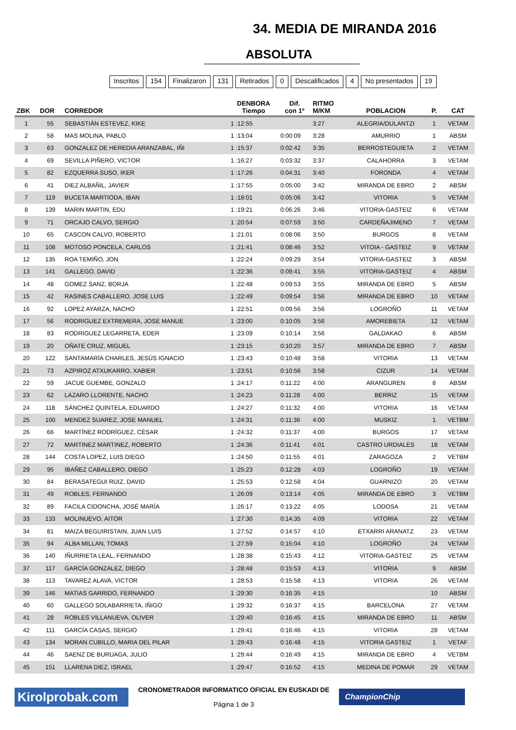34. MEDIA DE MIRANDA 2016
ABSOLUTA
Inscritos 154 Finalizaron 131 Retirados 0 Descalificados 4 No presentados 19
| ZBK | DOR | CORREDOR | DENBORA Tiempo | Dif. con 1º | RITMO M/KM | POBLACION | P. | CAT |
| --- | --- | --- | --- | --- | --- | --- | --- | --- |
| 1 | 55 | SEBASTIÁN ESTEVEZ, KIKE | 1 :12:55 | | 3:27 | ALEGRIA/DULANTZI | 1 | VETAM |
| 2 | 58 | MAS MOLINA, PABLO | 1 :13:04 | 0:00:09 | 3:28 | AMURRIO | 1 | ABSM |
| 3 | 63 | GONZALEZ DE HEREDIA ARANZABAL, IÑI | 1 :15:37 | 0:02:42 | 3:35 | BERROSTEGUIETA | 2 | VETAM |
| 4 | 69 | SEVILLA PIÑERO, VICTOR | 1 :16:27 | 0:03:32 | 3:37 | CALAHORRA | 3 | VETAM |
| 5 | 82 | EZQUERRA SUSO, IKER | 1 :17:26 | 0:04:31 | 3:40 | FORONDA | 4 | VETAM |
| 6 | 41 | DIEZ ALBAÑIL, JAVIER | 1 :17:55 | 0:05:00 | 3:42 | MIRANDA DE EBRO | 2 | ABSM |
| 7 | 119 | BUCETA MARTIODA, IBAN | 1 :18:01 | 0:05:06 | 3:42 | VITORIA | 5 | VETAM |
| 8 | 139 | MARIN MARTIN, EDU | 1 :19:21 | 0:06:26 | 3:46 | VITORIA-GASTEIZ | 6 | VETAM |
| 9 | 71 | ORCAJO CALVO, SERGIO | 1 :20:54 | 0:07:59 | 3:50 | CARDEÑAJIMENO | 7 | VETAM |
| 10 | 65 | CASCON CALVO, ROBERTO | 1 :21:01 | 0:08:06 | 3:50 | BURGOS | 8 | VETAM |
| 11 | 108 | MOTOSO PONCELA, CARLOS | 1 :21:41 | 0:08:46 | 3:52 | VITOIA - GASTEIZ | 9 | VETAM |
| 12 | 135 | ROA TEMIÑO, JON | 1 :22:24 | 0:09:29 | 3:54 | VITORIA-GASTEIZ | 3 | ABSM |
| 13 | 141 | GALLEGO, DAVID | 1 :22:36 | 0:09:41 | 3:55 | VITORIA-GASTEIZ | 4 | ABSM |
| 14 | 48 | GOMEZ SANZ, BORJA | 1 :22:48 | 0:09:53 | 3:55 | MIRANDA DE EBRO | 5 | ABSM |
| 15 | 42 | RASINES CABALLERO, JOSE LUIS | 1 :22:49 | 0:09:54 | 3:56 | MIRANDA DE EBRO | 10 | VETAM |
| 16 | 92 | LOPEZ AYARZA, NACHO | 1 :22:51 | 0:09:56 | 3:56 | LOGROÑO | 11 | VETAM |
| 17 | 56 | RODRIGUEZ EXTREMERA, JOSE MANUE | 1 :23:00 | 0:10:05 | 3:56 | AMOREBIETA | 12 | VETAM |
| 18 | 83 | RODRIGUEZ LEGARRETA, EDER | 1 :23:09 | 0:10:14 | 3:56 | GALDAKAO | 6 | ABSM |
| 19 | 20 | OÑATE CRUZ, MIGUEL | 1 :23:15 | 0:10:20 | 3:57 | MIRANDA DE EBRO | 7 | ABSM |
| 20 | 122 | SANTAMARÍA CHARLES, JESÚS IGNACIO | 1 :23:43 | 0:10:48 | 3:58 | VITORIA | 13 | VETAM |
| 21 | 73 | AZPIROZ ATXUKARRO, XABIER | 1 :23:51 | 0:10:56 | 3:58 | CIZUR | 14 | VETAM |
| 22 | 59 | JACUE GUEMBE, GONZALO | 1 :24:17 | 0:11:22 | 4:00 | ARANGUREN | 8 | ABSM |
| 23 | 62 | LAZARO LLORENTE, NACHO | 1 :24:23 | 0:11:28 | 4:00 | BERRIZ | 15 | VETAM |
| 24 | 118 | SÁNCHEZ QUINTELA, EDUARDO | 1 :24:27 | 0:11:32 | 4:00 | VITORIA | 16 | VETAM |
| 25 | 100 | MENDEZ SUAREZ, JOSE MANUEL | 1 :24:31 | 0:11:36 | 4:00 | MUSKIZ | 1 | VETBM |
| 26 | 66 | MARTÍNEZ RODRÍGUEZ, CÉSAR | 1 :24:32 | 0:11:37 | 4:00 | BURGOS | 17 | VETAM |
| 27 | 72 | MARTINEZ MARTINEZ, ROBERTO | 1 :24:36 | 0:11:41 | 4:01 | CASTRO URDIALES | 18 | VETAM |
| 28 | 144 | COSTA LOPEZ, LUIS DIEGO | 1 :24:50 | 0:11:55 | 4:01 | ZARAGOZA | 2 | VETBM |
| 29 | 95 | IBAÑEZ CABALLERO, DIEGO | 1 :25:23 | 0:12:28 | 4:03 | LOGROÑO | 19 | VETAM |
| 30 | 84 | BERASATEGUI RUIZ, DAVID | 1 :25:53 | 0:12:58 | 4:04 | GUARNIZO | 20 | VETAM |
| 31 | 49 | ROBLES, FERNANDO | 1 :26:09 | 0:13:14 | 4:05 | MIRANDA DE EBRO | 3 | VETBM |
| 32 | 89 | FACILA CIDONCHA, JOSÉ MARÍA | 1 :26:17 | 0:13:22 | 4:05 | LODOSA | 21 | VETAM |
| 33 | 133 | MOLINUEVO, AITOR | 1 :27:30 | 0:14:35 | 4:09 | VITORIA | 22 | VETAM |
| 34 | 81 | MAIZA BEGUIRISTAIN, JUAN LUIS | 1 :27:52 | 0:14:57 | 4:10 | ETXARRI ARANATZ | 23 | VETAM |
| 35 | 94 | ALBA MILLAN, TOMAS | 1 :27:59 | 0:15:04 | 4:10 | LOGROÑO | 24 | VETAM |
| 36 | 140 | IÑURRIETA LEAL, FERNANDO | 1 :28:38 | 0:15:43 | 4:12 | VITORIA-GASTEIZ | 25 | VETAM |
| 37 | 117 | GARCÍA GONZALEZ, DIEGO | 1 :28:48 | 0:15:53 | 4:13 | VITORIA | 9 | ABSM |
| 38 | 113 | TAVAREZ ALAVA, VICTOR | 1 :28:53 | 0:15:58 | 4:13 | VITORIA | 26 | VETAM |
| 39 | 146 | MATIAS GARRIDO, FERNANDO | 1 :29:30 | 0:16:35 | 4:15 | | 10 | ABSM |
| 40 | 60 | GALLEGO SOLABARRIETA, IÑIGO | 1 :29:32 | 0:16:37 | 4:15 | BARCELONA | 27 | VETAM |
| 41 | 28 | ROBLES VILLANUEVA, OLIVER | 1 :29:40 | 0:16:45 | 4:15 | MIRANDA DE EBRO | 11 | ABSM |
| 42 | 111 | GARCÍA CASAS, SERGIO | 1 :29:41 | 0:16:46 | 4:15 | VITORIA | 28 | VETAM |
| 43 | 134 | MORAN CUBILLO, MARIA DEL PILAR | 1 :29:43 | 0:16:48 | 4:15 | VITORIA GASTEIZ | 1 | VETAF |
| 44 | 46 | SAENZ DE BURUAGA, JULIO | 1 :29:44 | 0:16:49 | 4:15 | MIRANDA DE EBRO | 4 | VETBM |
| 45 | 151 | LLARENA DIEZ, ISRAEL | 1 :29:47 | 0:16:52 | 4:15 | MEDINA DE POMAR | 29 | VETAM |
Kirolprobak.com
CRONOMETRADOR INFORMATICO OFICIAL EN EUSKADI DE
Página 1 de 3
ChampionChip